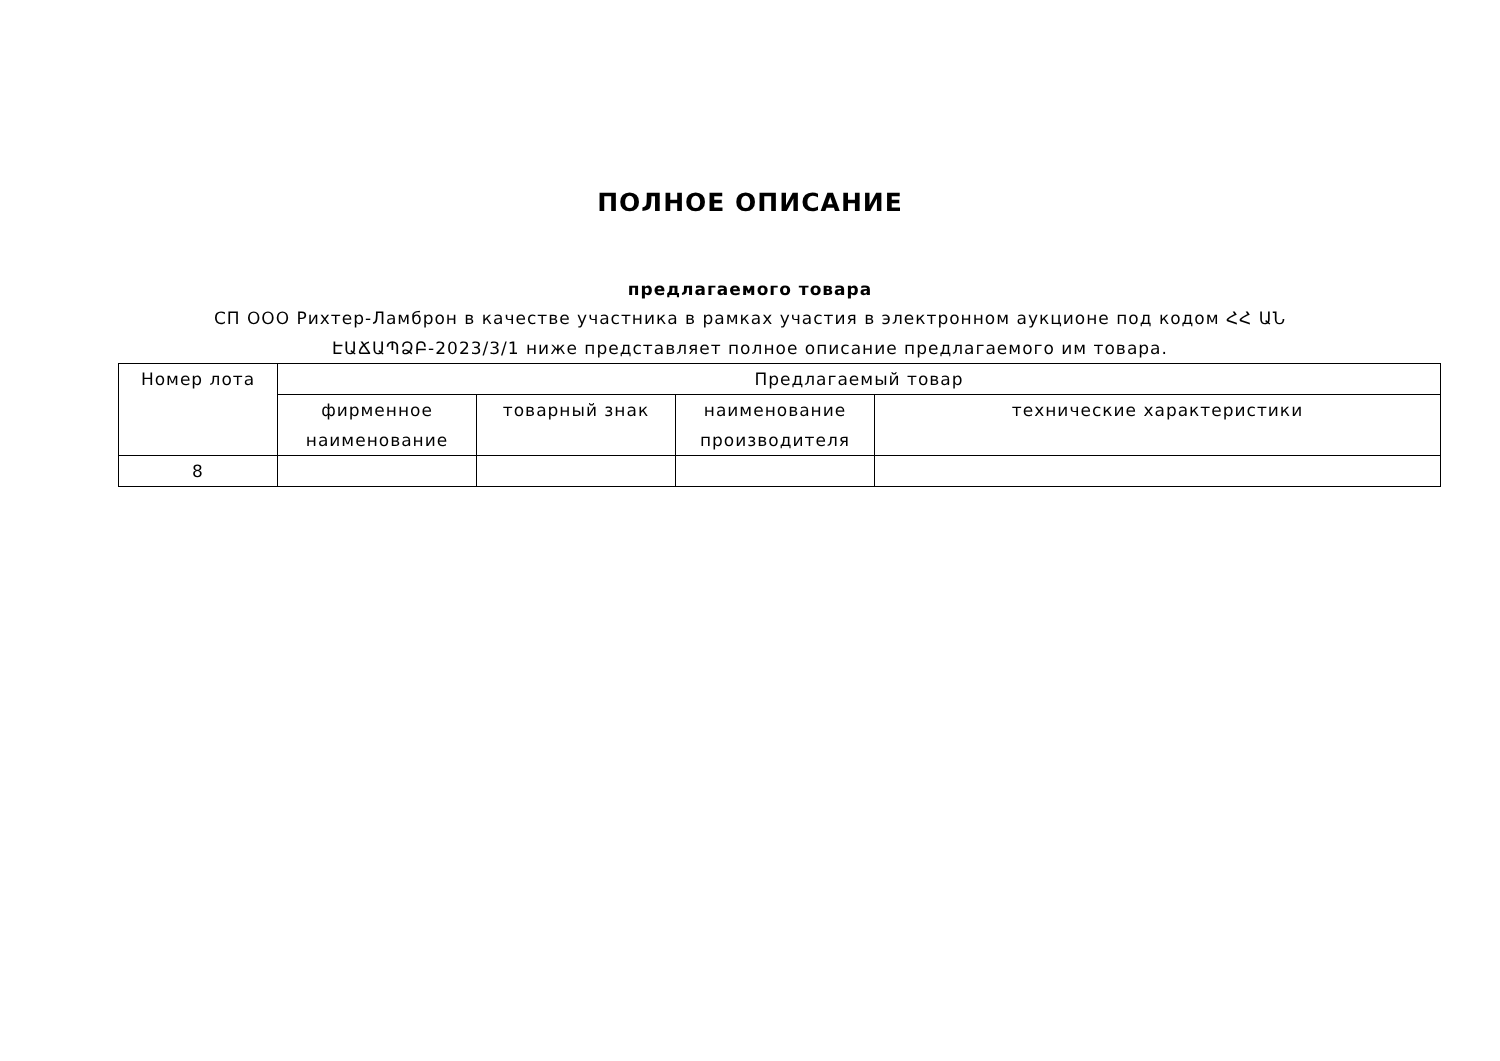ПОЛНОЕ ОПИСАНИЕ
предлагаемого товара
СП ООО Рихтер-Ламброн в качестве участника в рамках участия в электронном аукционе под кодом ՀՀ ԱՆ ԷԱՃԱՊՁԲ-2023/3/1 ниже представляет полное описание предлагаемого им товара.
| Номер лота | Предлагаемый товар | | | |
| --- | --- | --- | --- | --- |
| | фирменное наименование | товарный знак | наименование производителя | технические характеристики |
| 8 | | | | |